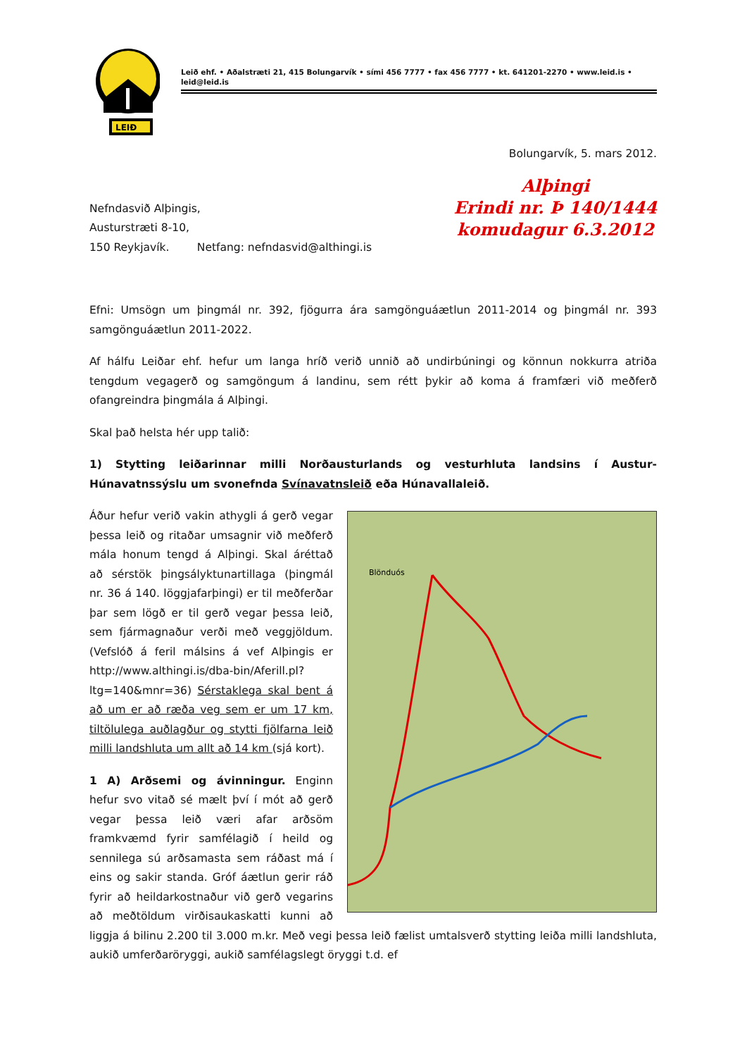LEIÐ
Leið ehf. • Aðalstræti 21, 415 Bolungarvík • sími 456 7777 • fax 456 7777 • kt. 641201-2270 • www.leid.is • leid@leid.is
Bolungarvík, 5. mars 2012.
Nefndasvið Alþingis,
Austurstræti 8-10,
150 Reykjavík. Netfang: nefndasvid@althingi.is
Alþingi
Erindi nr. Þ 140/1444
komudagur 6.3.2012
Efni: Umsögn um þingmál nr. 392, fjögurra ára samgönguáætlun 2011-2014 og þingmál nr. 393 samgönguáætlun 2011-2022.
Af hálfu Leiðar ehf. hefur um langa hríð verið unnið að undirbúningi og könnun nokkurra atriða tengdum vegagerð og samgöngum á landinu, sem rétt þykir að koma á framfæri við meðferð ofangreindra þingmála á Alþingi.
Skal það helsta hér upp talið:
1) Stytting leiðarinnar milli Norðausturlands og vesturhluta landsins í Austur-Húnavatnssýslu um svonefnda Svínavatnsleið eða Húnavallaleið.
Blönduós
Áður hefur verið vakin athygli á gerð vegar þessa leið og ritaðar umsagnir við meðferð mála honum tengd á Alþingi. Skal áréttað að sérstök þingsályktunartillaga (þingmál nr. 36 á 140. löggjafarþingi) er til meðferðar þar sem lögð er til gerð vegar þessa leið, sem fjármagnaður verði með veggjöldum. (Vefslóð á feril málsins á vef Alþingis er http://www.althingi.is/dba-bin/Aferill.pl?ltg=140&mnr=36) Sérstaklega skal bent á að um er að ræða veg sem er um 17 km, tiltölulega auðlagður og stytti fjölfarna leið milli landshluta um allt að 14 km (sjá kort).
1 A) Arðsemi og ávinningur. Enginn hefur svo vitað sé mælt því í mót að gerð vegar þessa leið væri afar arðsöm framkvæmd fyrir samfélagið í heild og sennilega sú arðsamasta sem ráðast má í eins og sakir standa. Gróf áætlun gerir ráð fyrir að heildarkostnaður við gerð vegarins að meðtöldum virðisaukaskatti kunni að liggja á bilinu 2.200 til 3.000 m.kr. Með vegi þessa leið fælist umtalsverð stytting leiða milli landshluta, aukið umferðaröryggi, aukið samfélagslegt öryggi t.d. ef